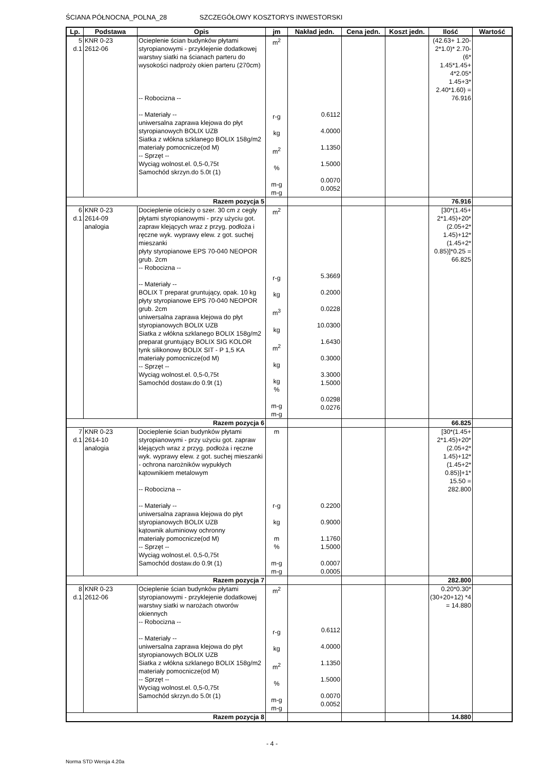ŚCIANA PÓŁNOCNA_POLNA_28 SZCZEGÓŁOWY KOSZTORYS INWESTORSKI
| Lp. | Podstawa | Opis | jm | Nakład jedn. | Cena jedn. | Koszt jedn. | Ilość | Wartość |
| --- | --- | --- | --- | --- | --- | --- | --- | --- |
| 5 d.1 | KNR 0-23 2612-06 | Ocieplenie ścian budynków płytami styropianowymi - przyklejenie dodatkowej warstwy siatki na ścianach parteru do wysokości nadproży okien parteru (270cm) -- Robocizna -- -- Materiały -- uniwersalna zaprawa klejowa do płyt styropianowych BOLIX UZB Siatka z włókna szklanego BOLIX 158g/m2 materiały pomocnicze(od M) -- Sprzęt -- Wyciąg wolnost.el. 0,5-0,75t Samochód skrzyn.do 5.0t (1) | m<sup>2</sup> r-g kg m<sup>2</sup> % m-g m-g | 0.6112 4.0000 1.1350 1.5000 0.0070 0.0052 | | | (42.63+ 1.20-2*1.0)* 2.70-(6* 1.45*1.45+ 4*2.05* 1.45+3* 2.40*1.60) = 76.916 | |
| Razem pozycja 5 | | | | | | | 76.916 | |
| 6 d.1 | KNR 0-23 2614-09 analogia | Docieplenie ościeży o szer. 30 cm z cegły płytami styropianowymi - przy użyciu got. zapraw klejących wraz z przyg. podłoża i ręczne wyk. wyprawy elew. z got. suchej mieszanki płyty styropianowe EPS 70-040 NEOPOR grub. 2cm -- Robocizna -- -- Materiały -- BOLIX T preparat gruntujący, opak. 10 kg płyty styropianowe EPS 70-040 NEOPOR grub. 2cm uniwersalna zaprawa klejowa do płyt styropianowych BOLIX UZB Siatka z włókna szklanego BOLIX 158g/m2 preparat gruntujący BOLIX SIG KOLOR tynk silikonowy BOLIX SIT - P 1,5 KA materiały pomocnicze(od M) -- Sprzęt -- Wyciąg wolnost.el. 0,5-0,75t Samochód dostaw.do 0.9t (1) | m<sup>2</sup> r-g kg m<sup>3</sup> kg m<sup>2</sup> kg kg % m-g m-g | 5.3669 0.2000 0.0228 10.0300 1.6430 0.3000 3.3000 1.5000 0.0298 0.0276 | | | [30*(1.45+ 2*1.45)+20* (2.05+2* 1.45)+12* (1.45+2* 0.85)]*0.25 = 66.825 | |
| Razem pozycja 6 | | | | | | | 66.825 | |
| 7 d.1 | KNR 0-23 2614-10 analogia | Docieplenie ścian budynków płytami styropianowymi - przy użyciu got. zapraw klejących wraz z przyg. podłoża i ręczne wyk. wyprawy elew. z got. suchej mieszanki - ochrona narożników wypukłych kątownikiem metalowym -- Robocizna -- -- Materiały -- uniwersalna zaprawa klejowa do płyt styropianowych BOLIX UZB kątownik aluminiowy ochronny materiały pomocnicze(od M) -- Sprzęt -- Wyciąg wolnost.el. 0,5-0,75t Samochód dostaw.do 0.9t (1) | m r-g kg m % m-g m-g | 0.2200 0.9000 1.1760 1.5000 0.0007 0.0005 | | | [30*(1.45+ 2*1.45)+20* (2.05+2* 1.45)+12* (1.45+2* 0.85)]+1* 15.50 = 282.800 | |
| Razem pozycja 7 | | | | | | | 282.800 | |
| 8 d.1 | KNR 0-23 2612-06 | Ocieplenie ścian budynków płytami styropianowymi - przyklejenie dodatkowej warstwy siatki w narożach otworów okiennych -- Robocizna -- -- Materiały -- uniwersalna zaprawa klejowa do płyt styropianowych BOLIX UZB Siatka z włókna szklanego BOLIX 158g/m2 materiały pomocnicze(od M) -- Sprzęt -- Wyciąg wolnost.el. 0,5-0,75t Samochód skrzyn.do 5.0t (1) | m<sup>2</sup> r-g kg m<sup>2</sup> % m-g m-g | 0.6112 4.0000 1.1350 1.5000 0.0070 0.0052 | | | 0.20*0.30* (30+20+12) *4 = 14.880 | |
| Razem pozycja 8 | | | | | | | 14.880 | |
- 4 -
Norma STD Wersja 4.20a